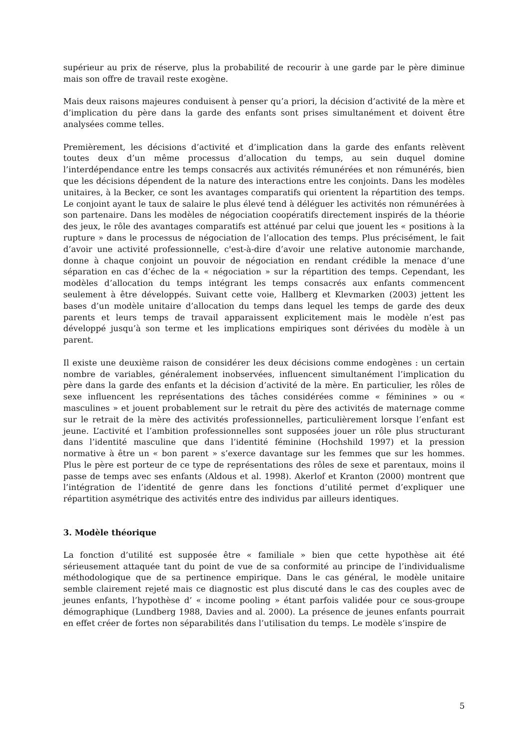supérieur au prix de réserve, plus la probabilité de recourir à une garde par le père diminue mais son offre de travail reste exogène.
Mais deux raisons majeures conduisent à penser qu’a priori, la décision d’activité de la mère et d’implication du père dans la garde des enfants sont prises simultanément et doivent être analysées comme telles.
Premièrement, les décisions d’activité et d’implication dans la garde des enfants relèvent toutes deux d’un même processus d’allocation du temps, au sein duquel domine l’interdépendance entre les temps consacrés aux activités rémunérées et non rémunérés, bien que les décisions dépendent de la nature des interactions entre les conjoints. Dans les modèles unitaires, à la Becker, ce sont les avantages comparatifs qui orientent la répartition des temps. Le conjoint ayant le taux de salaire le plus élevé tend à déléguer les activités non rémunérées à son partenaire. Dans les modèles de négociation coopératifs directement inspirés de la théorie des jeux, le rôle des avantages comparatifs est atténué par celui que jouent les « positions à la rupture » dans le processus de négociation de l’allocation des temps. Plus précisément, le fait d’avoir une activité professionnelle, c'est-à-dire d’avoir une relative autonomie marchande, donne à chaque conjoint un pouvoir de négociation en rendant crédible la menace d’une séparation en cas d’échec de la « négociation » sur la répartition des temps. Cependant, les modèles d’allocation du temps intégrant les temps consacrés aux enfants commencent seulement à être développés. Suivant cette voie, Hallberg et Klevmarken (2003) jettent les bases d’un modèle unitaire d’allocation du temps dans lequel les temps de garde des deux parents et leurs temps de travail apparaissent explicitement mais le modèle n’est pas développé jusqu’à son terme et les implications empiriques sont dérivées du modèle à un parent.
Il existe une deuxième raison de considérer les deux décisions comme endogènes : un certain nombre de variables, généralement inobservées, influencent simultanément l’implication du père dans la garde des enfants et la décision d’activité de la mère. En particulier, les rôles de sexe influencent les représentations des tâches considérées comme « féminines » ou « masculines » et jouent probablement sur le retrait du père des activités de maternage comme sur le retrait de la mère des activités professionnelles, particulièrement lorsque l’enfant est jeune. L’activité et l’ambition professionnelles sont supposées jouer un rôle plus structurant dans l’identité masculine que dans l’identité féminine (Hochshild 1997) et la pression normative à être un « bon parent » s’exerce davantage sur les femmes que sur les hommes. Plus le père est porteur de ce type de représentations des rôles de sexe et parentaux, moins il passe de temps avec ses enfants (Aldous et al. 1998). Akerlof et Kranton (2000) montrent que l’intégration de l’identité de genre dans les fonctions d’utilité permet d’expliquer une répartition asymétrique des activités entre des individus par ailleurs identiques.
3. Modèle théorique
La fonction d’utilité est supposée être « familiale » bien que cette hypothèse ait été sérieusement attaquée tant du point de vue de sa conformité au principe de l’individualisme méthodologique que de sa pertinence empirique. Dans le cas général, le modèle unitaire semble clairement rejeté mais ce diagnostic est plus discuté dans le cas des couples avec de jeunes enfants, l’hypothèse d’ « income pooling » étant parfois validée pour ce sous-groupe démographique (Lundberg 1988, Davies and al. 2000). La présence de jeunes enfants pourrait en effet créer de fortes non séparabilités dans l’utilisation du temps. Le modèle s’inspire de
5